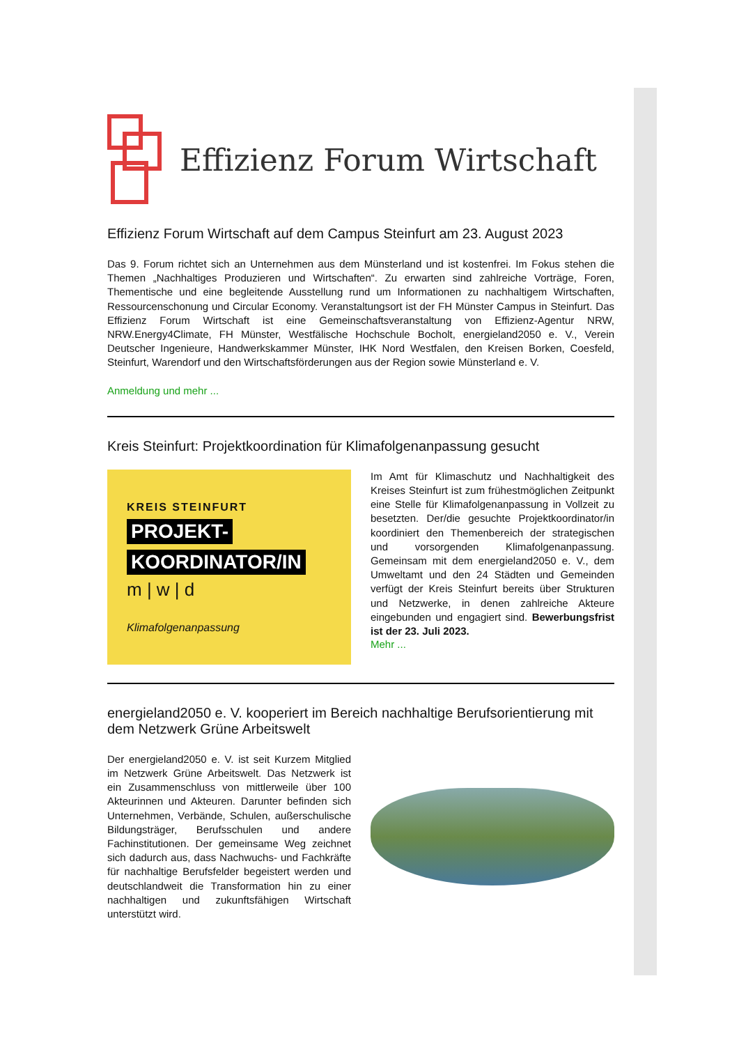Effizienz Forum Wirtschaft
Effizienz Forum Wirtschaft auf dem Campus Steinfurt am 23. August 2023
Das 9. Forum richtet sich an Unternehmen aus dem Münsterland und ist kostenfrei. Im Fokus stehen die Themen „Nachhaltiges Produzieren und Wirtschaften“. Zu erwarten sind zahlreiche Vorträge, Foren, Thementische und eine begleitende Ausstellung rund um Informationen zu nachhaltigem Wirtschaften, Ressourcenschonung und Circular Economy. Veranstaltungsort ist der FH Münster Campus in Steinfurt. Das Effizienz Forum Wirtschaft ist eine Gemeinschaftsveranstaltung von Effizienz-Agentur NRW, NRW.Energy4Climate, FH Münster, Westfälische Hochschule Bocholt, energieland2050 e. V., Verein Deutscher Ingenieure, Handwerkskammer Münster, IHK Nord Westfalen, den Kreisen Borken, Coesfeld, Steinfurt, Warendorf und den Wirtschaftsförderungen aus der Region sowie Münsterland e. V.
Anmeldung und mehr ...
Kreis Steinfurt: Projektkoordination für Klimafolgenanpassung gesucht
KREIS STEINFURT
PROJEKT-
KOORDINATOR/IN
m | w | d
Klimafolgenanpassung
Im Amt für Klimaschutz und Nachhaltigkeit des Kreises Steinfurt ist zum frühestmöglichen Zeitpunkt eine Stelle für Klimafolgenanpassung in Vollzeit zu besetzten. Der/die gesuchte Projektkoordinator/in koordiniert den Themenbereich der strategischen und vorsorgenden Klimafolgenanpassung. Gemeinsam mit dem energieland2050 e. V., dem Umweltamt und den 24 Städten und Gemeinden verfügt der Kreis Steinfurt bereits über Strukturen und Netzwerke, in denen zahlreiche Akteure eingebunden und engagiert sind. Bewerbungsfrist ist der 23. Juli 2023.
Mehr ...
energieland2050 e. V. kooperiert im Bereich nachhaltige Berufsorientierung mit dem Netzwerk Grüne Arbeitswelt
Der energieland2050 e. V. ist seit Kurzem Mitglied im Netzwerk Grüne Arbeitswelt. Das Netzwerk ist ein Zusammenschluss von mittlerweile über 100 Akteurinnen und Akteuren. Darunter befinden sich Unternehmen, Verbände, Schulen, außerschulische Bildungsträger, Berufsschulen und andere Fachinstitutionen. Der gemeinsame Weg zeichnet sich dadurch aus, dass Nachwuchs- und Fachkräfte für nachhaltige Berufsfelder begeistert werden und deutschlandweit die Transformation hin zu einer nachhaltigen und zukunftsfähigen Wirtschaft unterstützt wird.